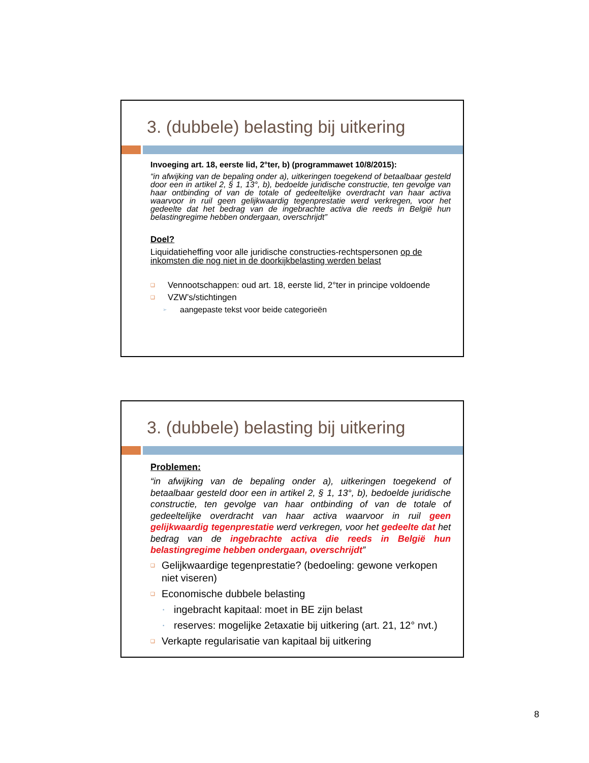3. (dubbele) belasting bij uitkering
Invoeging art. 18, eerste lid, 2°ter, b) (programmawet 10/8/2015):
“in afwijking van de bepaling onder a), uitkeringen toegekend of betaalbaar gesteld door een in artikel 2, § 1, 13°, b), bedoelde juridische constructie, ten gevolge van haar ontbinding of van de totale of gedeeltelijke overdracht van haar activa waarvoor in ruil geen gelijkwaardig tegenprestatie werd verkregen, voor het gedeelte dat het bedrag van de ingebrachte activa die reeds in België hun belastingregime hebben ondergaan, overschrijdt”
Doel?
Liquidatieheffing voor alle juridische constructies-rechtspersonen op de inkomsten die nog niet in de doorkijkbelasting werden belast
❑ Vennootschappen: oud art. 18, eerste lid, 2°ter in principe voldoende
❑ VZW’s/stichtingen
➢ aangepaste tekst voor beide categorieën
3. (dubbele) belasting bij uitkering
Problemen:
“in afwijking van de bepaling onder a), uitkeringen toegekend of betaalbaar gesteld door een in artikel 2, § 1, 13°, b), bedoelde juridische constructie, ten gevolge van haar ontbinding of van de totale of gedeeltelijke overdracht van haar activa waarvoor in ruil geen gelijkwaardig tegenprestatie werd verkregen, voor het gedeelte dat het bedrag van de ingebrachte activa die reeds in België hun belastingregime hebben ondergaan, overschrijdt”
❑ Gelijkwaardige tegenprestatie? (bedoeling: gewone verkopen niet viseren)
❑ Economische dubbele belasting
• ingebracht kapitaal: moet in BE zijn belast
• reserves: mogelijke 2<sup>e</sup> taxatie bij uitkering (art. 21, 12° nvt.)
❑ Verkapte regularisatie van kapitaal bij uitkering
8